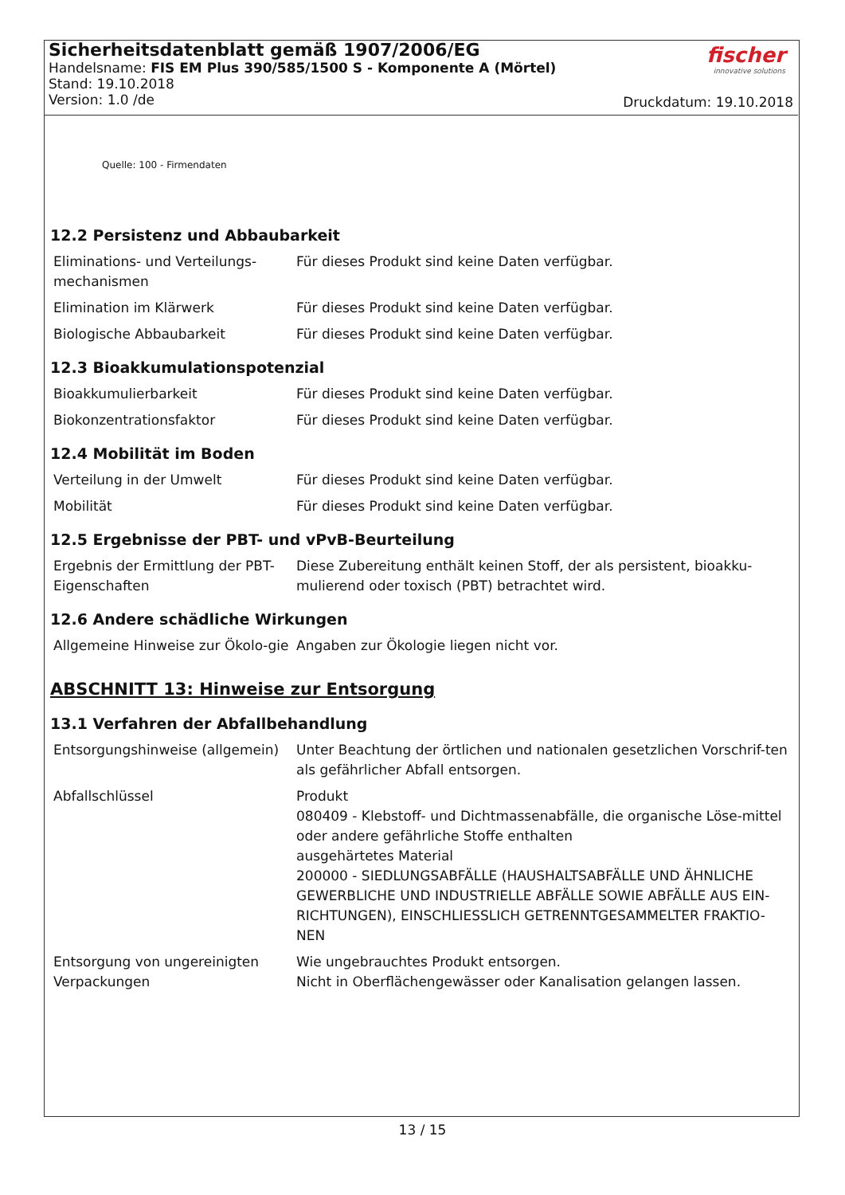Sicherheitsdatenblatt gemäß 1907/2006/EG
Handelsname: FIS EM Plus 390/585/1500 S - Komponente A (Mörtel)
Stand: 19.10.2018
Version: 1.0 /de
fischer
innovative solutions
Druckdatum: 19.10.2018
Quelle: 100 - Firmendaten
12.2 Persistenz und Abbaubarkeit
| Eliminations- und Verteilungs-mechanismen | Für dieses Produkt sind keine Daten verfügbar. |
| Elimination im Klärwerk | Für dieses Produkt sind keine Daten verfügbar. |
| Biologische Abbaubarkeit | Für dieses Produkt sind keine Daten verfügbar. |
12.3 Bioakkumulationspotenzial
| Bioakkumulierbarkeit | Für dieses Produkt sind keine Daten verfügbar. |
| Biokonzentrationsfaktor | Für dieses Produkt sind keine Daten verfügbar. |
12.4 Mobilität im Boden
| Verteilung in der Umwelt | Für dieses Produkt sind keine Daten verfügbar. |
| Mobilität | Für dieses Produkt sind keine Daten verfügbar. |
12.5 Ergebnisse der PBT- und vPvB-Beurteilung
| Ergebnis der Ermittlung der PBT-Eigenschaften | Diese Zubereitung enthält keinen Stoff, der als persistent, bioakku-mulierend oder toxisch (PBT) betrachtet wird. |
12.6 Andere schädliche Wirkungen
| Allgemeine Hinweise zur Ökolo-gie | Angaben zur Ökologie liegen nicht vor. |
ABSCHNITT 13: Hinweise zur Entsorgung
13.1 Verfahren der Abfallbehandlung
| Entsorgungshinweise (allgemein) | Unter Beachtung der örtlichen und nationalen gesetzlichen Vorschrif-ten als gefährlicher Abfall entsorgen. |
| Abfallschlüssel | Produkt 080409 - Klebstoff- und Dichtmassenabfälle, die organische Löse-mittel oder andere gefährliche Stoffe enthalten ausgehärtetes Material 200000 - SIEDLUNGSABFÄLLE (HAUSHALTSABFÄLLE UND ÄHNLICHE GEWERBLICHE UND INDUSTRIELLE ABFÄLLE SOWIE ABFÄLLE AUS EIN-RICHTUNGEN), EINSCHLIESSLICH GETRENNTGESAMMELTER FRAKTIO-NEN |
| Entsorgung von ungereinigten Verpackungen | Wie ungebrauchtes Produkt entsorgen. Nicht in Oberflächengewässer oder Kanalisation gelangen lassen. |
13 / 15